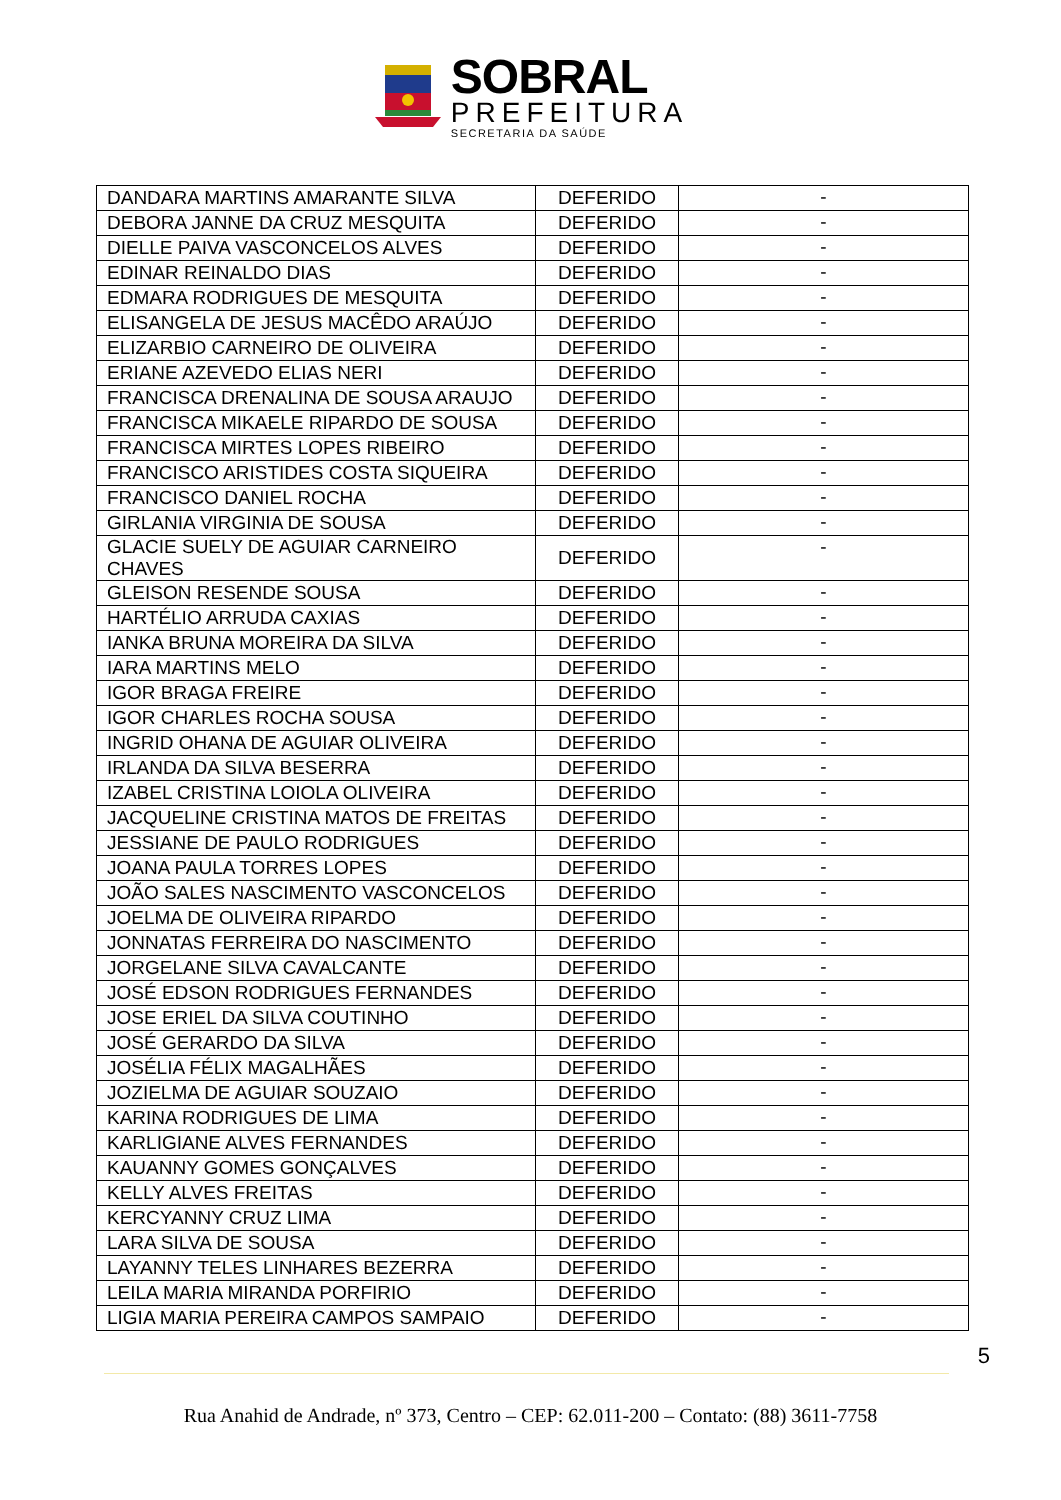SOBRAL
PREFEITURA
SECRETARIA DA SAÚDE
| DANDARA MARTINS AMARANTE SILVA | DEFERIDO | - |
| DEBORA JANNE DA CRUZ MESQUITA | DEFERIDO | - |
| DIELLE PAIVA VASCONCELOS ALVES | DEFERIDO | - |
| EDINAR REINALDO DIAS | DEFERIDO | - |
| EDMARA RODRIGUES DE MESQUITA | DEFERIDO | - |
| ELISANGELA DE JESUS MACÊDO ARAÚJO | DEFERIDO | - |
| ELIZARBIO CARNEIRO DE OLIVEIRA | DEFERIDO | - |
| ERIANE AZEVEDO ELIAS NERI | DEFERIDO | - |
| FRANCISCA DRENALINA DE SOUSA ARAUJO | DEFERIDO | - |
| FRANCISCA MIKAELE RIPARDO DE SOUSA | DEFERIDO | - |
| FRANCISCA MIRTES LOPES RIBEIRO | DEFERIDO | - |
| FRANCISCO ARISTIDES COSTA SIQUEIRA | DEFERIDO | - |
| FRANCISCO DANIEL ROCHA | DEFERIDO | - |
| GIRLANIA VIRGINIA DE SOUSA | DEFERIDO | - |
| GLACIE SUELY DE AGUIAR CARNEIRO CHAVES | DEFERIDO | - |
| GLEISON RESENDE SOUSA | DEFERIDO | - |
| HARTÉLIO ARRUDA CAXIAS | DEFERIDO | - |
| IANKA BRUNA MOREIRA DA SILVA | DEFERIDO | - |
| IARA MARTINS MELO | DEFERIDO | - |
| IGOR BRAGA FREIRE | DEFERIDO | - |
| IGOR CHARLES ROCHA SOUSA | DEFERIDO | - |
| INGRID OHANA DE AGUIAR OLIVEIRA | DEFERIDO | - |
| IRLANDA DA SILVA BESERRA | DEFERIDO | - |
| IZABEL CRISTINA LOIOLA OLIVEIRA | DEFERIDO | - |
| JACQUELINE CRISTINA MATOS DE FREITAS | DEFERIDO | - |
| JESSIANE DE PAULO RODRIGUES | DEFERIDO | - |
| JOANA PAULA TORRES LOPES | DEFERIDO | - |
| JOÃO SALES NASCIMENTO VASCONCELOS | DEFERIDO | - |
| JOELMA DE OLIVEIRA RIPARDO | DEFERIDO | - |
| JONNATAS FERREIRA DO NASCIMENTO | DEFERIDO | - |
| JORGELANE SILVA CAVALCANTE | DEFERIDO | - |
| JOSÉ EDSON RODRIGUES FERNANDES | DEFERIDO | - |
| JOSE ERIEL DA SILVA COUTINHO | DEFERIDO | - |
| JOSÉ GERARDO DA SILVA | DEFERIDO | - |
| JOSÉLIA FÉLIX MAGALHÃES | DEFERIDO | - |
| JOZIELMA DE AGUIAR SOUZAIO | DEFERIDO | - |
| KARINA RODRIGUES DE LIMA | DEFERIDO | - |
| KARLIGIANE ALVES FERNANDES | DEFERIDO | - |
| KAUANNY GOMES GONÇALVES | DEFERIDO | - |
| KELLY ALVES FREITAS | DEFERIDO | - |
| KERCYANNY CRUZ LIMA | DEFERIDO | - |
| LARA SILVA DE SOUSA | DEFERIDO | - |
| LAYANNY TELES LINHARES BEZERRA | DEFERIDO | - |
| LEILA MARIA MIRANDA PORFIRIO | DEFERIDO | - |
| LIGIA MARIA PEREIRA CAMPOS SAMPAIO | DEFERIDO | - |
5
Rua Anahid de Andrade, nº 373, Centro – CEP: 62.011-200 – Contato: (88) 3611-7758